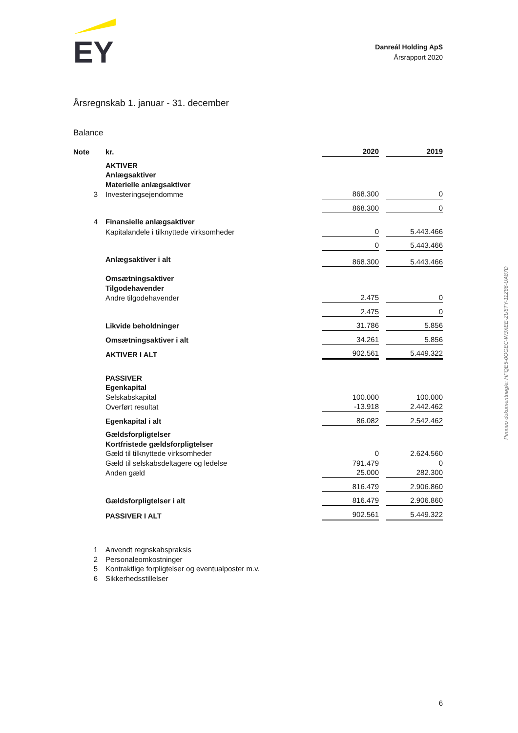EY
Danreál Holding ApS
Årsrapport 2020
Årsregnskab 1. januar - 31. december
Balance
| Note | kr. | 2020 | | 2019 |
| | AKTIVER | | | |
| | Anlægsaktiver | | | |
| | Materielle anlægsaktiver | | | |
| 3 | Investeringsejendomme | 868.300 | | 0 |
| | | 868.300 | | 0 |
| 4 | Finansielle anlægsaktiver | | | |
| | Kapitalandele i tilknyttede virksomheder | 0 | | 5.443.466 |
| | | 0 | | 5.443.466 |
| | Anlægsaktiver i alt | 868.300 | | 5.443.466 |
| | Omsætningsaktiver | | | |
| | Tilgodehavender | | | |
| | Andre tilgodehavender | 2.475 | | 0 |
| | | 2.475 | | 0 |
| | Likvide beholdninger | 31.786 | | 5.856 |
| | Omsætningsaktiver i alt | 34.261 | | 5.856 |
| | AKTIVER I ALT | 902.561 | | 5.449.322 |
| | PASSIVER | | | |
| | Egenkapital | | | |
| | Selskabskapital | 100.000 | | 100.000 |
| | Overført resultat | -13.918 | | 2.442.462 |
| | Egenkapital i alt | 86.082 | | 2.542.462 |
| | Gældsforpligtelser | | | |
| | Kortfristede gældsforpligtelser | | | |
| | Gæld til tilknyttede virksomheder | 0 | | 2.624.560 |
| | Gæld til selskabsdeltagere og ledelse | 791.479 | | 0 |
| | Anden gæld | 25.000 | | 282.300 |
| | | 816.479 | | 2.906.860 |
| | Gældsforpligtelser i alt | 816.479 | | 2.906.860 |
| | PASSIVER I ALT | 902.561 | | 5.449.322 |
1 Anvendt regnskabspraksis
2 Personaleomkostninger
5 Kontraktlige forpligtelser og eventualposter m.v.
6 Sikkerhedsstillelser
Penneo dokumentnøgle: HFQE5-0OGEC-W3XEE-ZU8TY-11Z86-UA87D
6